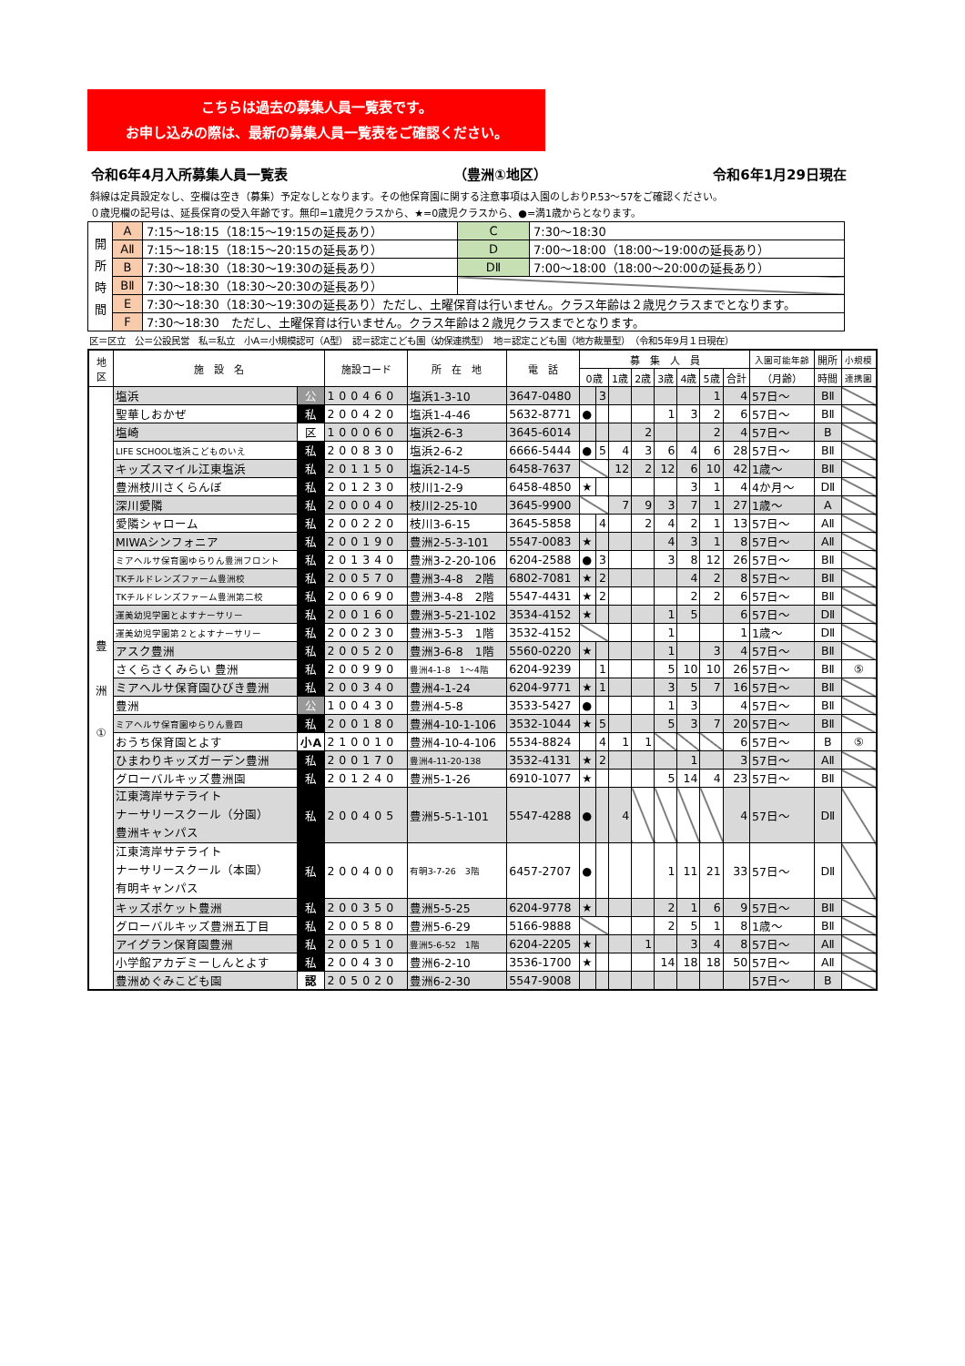こちらは過去の募集人員一覧表です。
お申し込みの際は、最新の募集人員一覧表をご確認ください。
令和6年4月入所募集人員一覧表 （豊洲①地区） 令和6年1月29日現在
斜線は定員設定なし、空欄は空き（募集）予定なしとなります。その他保育園に関する注意事項は入園のしおりP.53～57をご確認ください。
０歳児欄の記号は、延長保育の受入年齢です。無印=1歳児クラスから、★=0歳児クラスから、●=満1歳からとなります。
| 開 所 時 間 | A | 7:15～18:15（18:15～19:15の延長あり） | C | 7:30～18:30 |
| | AⅡ | 7:15～18:15（18:15～20:15の延長あり） | D | 7:00～18:00（18:00～19:00の延長あり） |
| | B | 7:30～18:30（18:30～19:30の延長あり） | DⅡ | 7:00～18:00（18:00～20:00の延長あり） |
| | BⅡ | 7:30～18:30（18:30～20:30の延長あり） | | |
| | E | 7:30～18:30（18:30～19:30の延長あり）ただし、土曜保育は行いません。クラス年齢は２歳児クラスまでとなります。 | | |
| | F | 7:30～18:30 ただし、土曜保育は行いません。クラス年齢は２歳児クラスまでとなります。 | | |
区＝区立　公＝公設民営　私＝私立　小A＝小規模認可（A型）　認＝認定こども園（幼保連携型）　地＝認定こども園（地方裁量型）　（令和5年9月１日現在）
| 地 区 | 施 設 名 | | 施設コード | 所 在 地 | 電 話 | 募 集 人 員 | | | | | | | | 入園可能年齢 | 開所 | 小規模 |
| --- | --- | --- | --- | --- | --- | --- | --- | --- | --- | --- | --- | --- | --- | --- | --- | --- |
| | | | | | | 0歳 | | 1歳 | 2歳 | 3歳 | 4歳 | 5歳 | 合計 | （月齢） | 時間 | 連携園 |
| 豊 洲 ① | 塩浜 | 公 | 100460 | 塩浜1-3-10 | 3647-0480 | | 3 | | | | | 1 | 4 | 57日～ | BⅡ | |
| | 聖華しおかぜ | 私 | 200420 | 塩浜1-4-46 | 5632-8771 | ● | | | | 1 | 3 | 2 | 6 | 57日～ | BⅡ | |
| | 塩崎 | 区 | 100060 | 塩浜2-6-3 | 3645-6014 | | | | 2 | | | 2 | 4 | 57日～ | B | |
| | LIFE SCHOOL塩浜こどものいえ | 私 | 200830 | 塩浜2-6-2 | 6666-5444 | ● | 5 | 4 | 3 | 6 | 4 | 6 | 28 | 57日～ | BⅡ | |
| | キッズスマイル江東塩浜 | 私 | 201150 | 塩浜2-14-5 | 6458-7637 | | | 12 | 2 | 12 | 6 | 10 | 42 | 1歳～ | BⅡ | |
| | 豊洲枝川さくらんぼ | 私 | 201230 | 枝川1-2-9 | 6458-4850 | ★ | | | | | 3 | 1 | 4 | 4か月～ | DⅡ | |
| | 深川愛隣 | 私 | 200040 | 枝川2-25-10 | 3645-9900 | | | 7 | 9 | 3 | 7 | 1 | 27 | 1歳～ | A | |
| | 愛隣シャローム | 私 | 200220 | 枝川3-6-15 | 3645-5858 | | 4 | | 2 | 4 | 2 | 1 | 13 | 57日～ | AⅡ | |
| | MIWAシンフォニア | 私 | 200190 | 豊洲2-5-3-101 | 5547-0083 | ★ | | | | 4 | 3 | 1 | 8 | 57日～ | AⅡ | |
| | ミアヘルサ保育園ゆらりん豊洲フロント | 私 | 201340 | 豊洲3-2-20-106 | 6204-2588 | ● | 3 | | | 3 | 8 | 12 | 26 | 57日～ | BⅡ | |
| | TKチルドレンズファーム豊洲校 | 私 | 200570 | 豊洲3-4-8 2階 | 6802-7081 | ★ | 2 | | | | 4 | 2 | 8 | 57日～ | BⅡ | |
| | TKチルドレンズファーム豊洲第二校 | 私 | 200690 | 豊洲3-4-8 2階 | 5547-4431 | ★ | 2 | | | | 2 | 2 | 6 | 57日～ | BⅡ | |
| | 運美幼児学園とよすナーサリー | 私 | 200160 | 豊洲3-5-21-102 | 3534-4152 | ★ | | | | 1 | 5 | | 6 | 57日～ | DⅡ | |
| | 運美幼児学園第２とよすナーサリー | 私 | 200230 | 豊洲3-5-3 1階 | 3532-4152 | | | | | 1 | | | 1 | 1歳～ | DⅡ | |
| | アスク豊洲 | 私 | 200520 | 豊洲3-6-8 1階 | 5560-0220 | ★ | | | | 1 | | 3 | 4 | 57日～ | BⅡ | |
| | さくらさくみらい 豊洲 | 私 | 200990 | 豊洲4-1-8 1～4階 | 6204-9239 | | 1 | | | 5 | 10 | 10 | 26 | 57日～ | BⅡ | ⑤ |
| | ミアヘルサ保育園ひびき豊洲 | 私 | 200340 | 豊洲4-1-24 | 6204-9771 | ★ | 1 | | | 3 | 5 | 7 | 16 | 57日～ | BⅡ | |
| | 豊洲 | 公 | 100430 | 豊洲4-5-8 | 3533-5427 | ● | | | | 1 | 3 | | 4 | 57日～ | BⅡ | |
| | ミアヘルサ保育園ゆらりん豊四 | 私 | 200180 | 豊洲4-10-1-106 | 3532-1044 | ★ | 5 | | | 5 | 3 | 7 | 20 | 57日～ | BⅡ | |
| | おうち保育園とよす | 小A | 210010 | 豊洲4-10-4-106 | 5534-8824 | | 4 | 1 | 1 | | | | 6 | 57日～ | B | ⑤ |
| | ひまわりキッズガーデン豊洲 | 私 | 200170 | 豊洲4-11-20-138 | 3532-4131 | ★ | 2 | | | | 1 | | 3 | 57日～ | AⅡ | |
| | グローバルキッズ豊洲園 | 私 | 201240 | 豊洲5-1-26 | 6910-1077 | ★ | | | | 5 | 14 | 4 | 23 | 57日～ | BⅡ | |
| | 江東湾岸サテライト ナーサリースクール（分園） 豊洲キャンパス | 私 | 200405 | 豊洲5-5-1-101 | 5547-4288 | ● | | 4 | | | | | 4 | 57日～ | DⅡ | |
| | 江東湾岸サテライト ナーサリースクール（本園） 有明キャンパス | 私 | 200400 | 有明3-7-26 3階 | 6457-2707 | ● | | | | 1 | 11 | 21 | 33 | 57日～ | DⅡ | |
| | キッズポケット豊洲 | 私 | 200350 | 豊洲5-5-25 | 6204-9778 | ★ | | | | 2 | 1 | 6 | 9 | 57日～ | BⅡ | |
| | グローバルキッズ豊洲五丁目 | 私 | 200580 | 豊洲5-6-29 | 5166-9888 | | | | | 2 | 5 | 1 | 8 | 1歳～ | BⅡ | |
| | アイグラン保育園豊洲 | 私 | 200510 | 豊洲5-6-52 1階 | 6204-2205 | ★ | | | 1 | | 3 | 4 | 8 | 57日～ | AⅡ | |
| | 小学館アカデミーしんとよす | 私 | 200430 | 豊洲6-2-10 | 3536-1700 | ★ | | | | 14 | 18 | 18 | 50 | 57日～ | AⅡ | |
| | 豊洲めぐみこども園 | 認 | 205020 | 豊洲6-2-30 | 5547-9008 | | | | | | | | | 57日～ | B | |